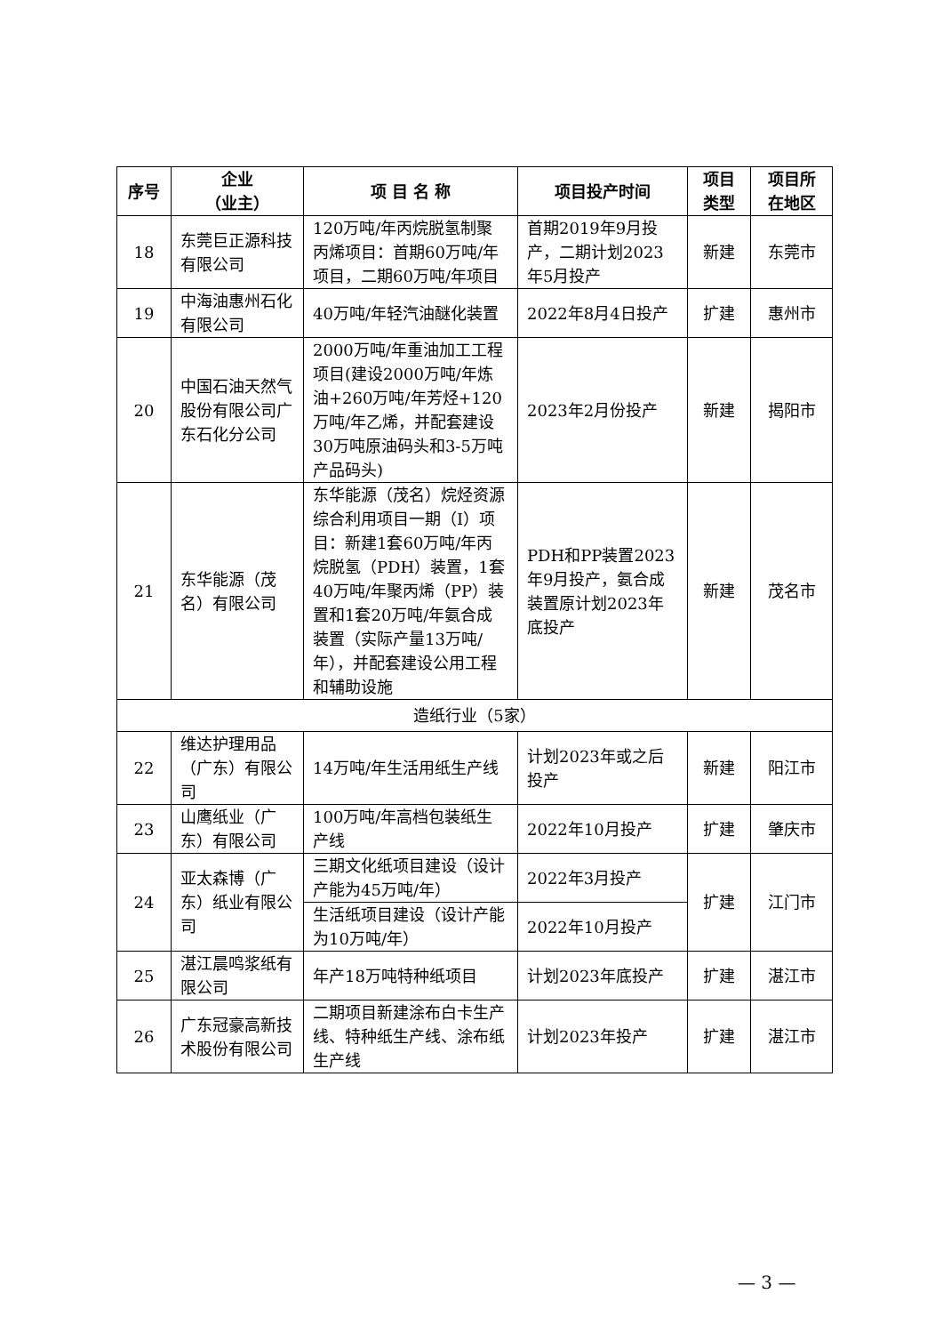| 序号 | 企业 （业主） | 项 目 名 称 | 项目投产时间 | 项目类型 | 项目所在地区 |
| --- | --- | --- | --- | --- | --- |
| 18 | 东莞巨正源科技有限公司 | 120万吨/年丙烷脱氢制聚丙烯项目：首期60万吨/年项目，二期60万吨/年项目 | 首期2019年9月投产，二期计划2023年5月投产 | 新建 | 东莞市 |
| 19 | 中海油惠州石化有限公司 | 40万吨/年轻汽油醚化装置 | 2022年8月4日投产 | 扩建 | 惠州市 |
| 20 | 中国石油天然气股份有限公司广东石化分公司 | 2000万吨/年重油加工工程项目(建设2000万吨/年炼油+260万吨/年芳烃+120万吨/年乙烯，并配套建设30万吨原油码头和3-5万吨产品码头) | 2023年2月份投产 | 新建 | 揭阳市 |
| 21 | 东华能源（茂名）有限公司 | 东华能源（茂名）烷烃资源综合利用项目一期（I）项目：新建1套60万吨/年丙烷脱氢（PDH）装置，1套40万吨/年聚丙烯（PP）装置和1套20万吨/年氨合成装置（实际产量13万吨/年），并配套建设公用工程和辅助设施 | PDH和PP装置2023年9月投产，氨合成装置原计划2023年底投产 | 新建 | 茂名市 |
| 造纸行业（5家） | | | | | |
| 22 | 维达护理用品（广东）有限公司 | 14万吨/年生活用纸生产线 | 计划2023年或之后投产 | 新建 | 阳江市 |
| 23 | 山鹰纸业（广东）有限公司 | 100万吨/年高档包装纸生产线 | 2022年10月投产 | 扩建 | 肇庆市 |
| 24 | 亚太森博（广东）纸业有限公司 | 三期文化纸项目建设（设计产能为45万吨/年） | 2022年3月投产 | 扩建 | 江门市 |
| | | 生活纸项目建设（设计产能为10万吨/年） | 2022年10月投产 | | |
| 25 | 湛江晨鸣浆纸有限公司 | 年产18万吨特种纸项目 | 计划2023年底投产 | 扩建 | 湛江市 |
| 26 | 广东冠豪高新技术股份有限公司 | 二期项目新建涂布白卡生产线、特种纸生产线、涂布纸生产线 | 计划2023年投产 | 扩建 | 湛江市 |
— 3 —